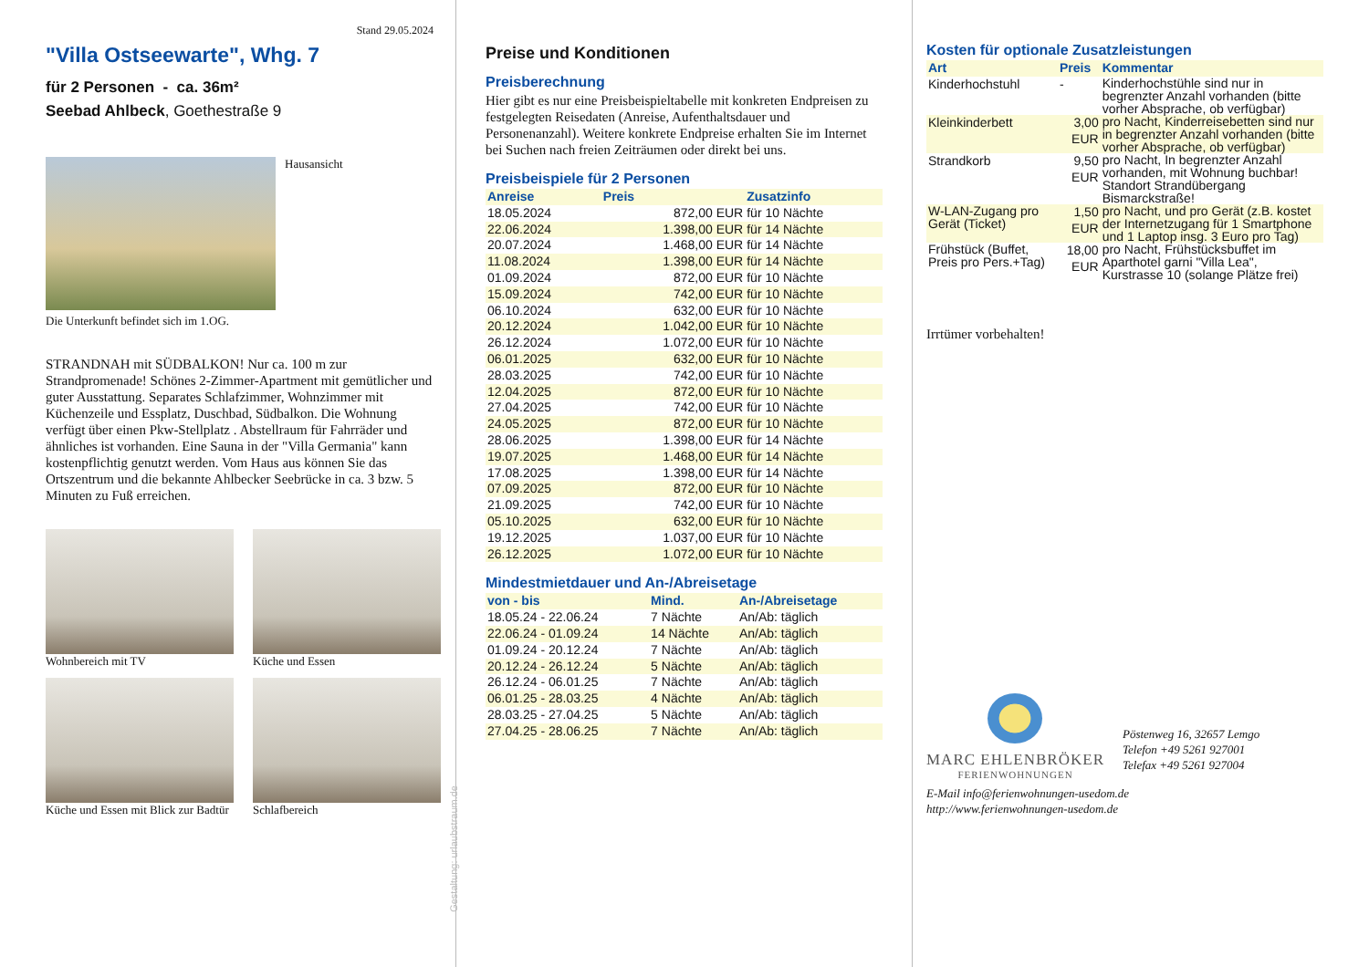Stand 29.05.2024
"Villa Ostseewarte", Whg. 7
für 2 Personen - ca. 36m²
Seebad Ahlbeck, Goethestraße 9
Hausansicht
Die Unterkunft befindet sich im 1.OG.
STRANDNAH mit SÜDBALKON! Nur ca. 100 m zur Strandpromenade! Schönes 2-Zimmer-Apartment mit gemütlicher und guter Ausstattung. Separates Schlafzimmer, Wohnzimmer mit Küchenzeile und Essplatz, Duschbad, Südbalkon. Die Wohnung verfügt über einen Pkw-Stellplatz . Abstellraum für Fahrräder und ähnliches ist vorhanden. Eine Sauna in der "Villa Germania" kann kostenpflichtig genutzt werden. Vom Haus aus können Sie das Ortszentrum und die bekannte Ahlbecker Seebrücke in ca. 3 bzw. 5 Minuten zu Fuß erreichen.
Wohnbereich mit TV
Küche und Essen
Küche und Essen mit Blick zur Badtür
Schlafbereich
Gestaltung: urlaubstraum.de
Preise und Konditionen
Preisberechnung
Hier gibt es nur eine Preisbeispieltabelle mit konkreten Endpreisen zu festgelegten Reisedaten (Anreise, Aufenthaltsdauer und Personenanzahl). Weitere konkrete Endpreise erhalten Sie im Internet bei Suchen nach freien Zeiträumen oder direkt bei uns.
Preisbeispiele für 2 Personen
| Anreise | Preis | Zusatzinfo |
| --- | --- | --- |
| 18.05.2024 | 872,00 EUR | für 10 Nächte |
| 22.06.2024 | 1.398,00 EUR | für 14 Nächte |
| 20.07.2024 | 1.468,00 EUR | für 14 Nächte |
| 11.08.2024 | 1.398,00 EUR | für 14 Nächte |
| 01.09.2024 | 872,00 EUR | für 10 Nächte |
| 15.09.2024 | 742,00 EUR | für 10 Nächte |
| 06.10.2024 | 632,00 EUR | für 10 Nächte |
| 20.12.2024 | 1.042,00 EUR | für 10 Nächte |
| 26.12.2024 | 1.072,00 EUR | für 10 Nächte |
| 06.01.2025 | 632,00 EUR | für 10 Nächte |
| 28.03.2025 | 742,00 EUR | für 10 Nächte |
| 12.04.2025 | 872,00 EUR | für 10 Nächte |
| 27.04.2025 | 742,00 EUR | für 10 Nächte |
| 24.05.2025 | 872,00 EUR | für 10 Nächte |
| 28.06.2025 | 1.398,00 EUR | für 14 Nächte |
| 19.07.2025 | 1.468,00 EUR | für 14 Nächte |
| 17.08.2025 | 1.398,00 EUR | für 14 Nächte |
| 07.09.2025 | 872,00 EUR | für 10 Nächte |
| 21.09.2025 | 742,00 EUR | für 10 Nächte |
| 05.10.2025 | 632,00 EUR | für 10 Nächte |
| 19.12.2025 | 1.037,00 EUR | für 10 Nächte |
| 26.12.2025 | 1.072,00 EUR | für 10 Nächte |
Mindestmietdauer und An-/Abreisetage
| von - bis | Mind. | An-/Abreisetage |
| --- | --- | --- |
| 18.05.24 - 22.06.24 | 7 Nächte | An/Ab: täglich |
| 22.06.24 - 01.09.24 | 14 Nächte | An/Ab: täglich |
| 01.09.24 - 20.12.24 | 7 Nächte | An/Ab: täglich |
| 20.12.24 - 26.12.24 | 5 Nächte | An/Ab: täglich |
| 26.12.24 - 06.01.25 | 7 Nächte | An/Ab: täglich |
| 06.01.25 - 28.03.25 | 4 Nächte | An/Ab: täglich |
| 28.03.25 - 27.04.25 | 5 Nächte | An/Ab: täglich |
| 27.04.25 - 28.06.25 | 7 Nächte | An/Ab: täglich |
Kosten für optionale Zusatzleistungen
| Art | Preis | Kommentar |
| --- | --- | --- |
| Kinderhochstuhl | - | Kinderhochstühle sind nur in begrenzter Anzahl vorhanden (bitte vorher Absprache, ob verfügbar) |
| Kleinkinderbett | 3,00 EUR | pro Nacht, Kinderreisebetten sind nur in begrenzter Anzahl vorhanden (bitte vorher Absprache, ob verfügbar) |
| Strandkorb | 9,50 EUR | pro Nacht, In begrenzter Anzahl vorhanden, mit Wohnung buchbar! Standort Strandübergang Bismarckstraße! |
| W-LAN-Zugang pro Gerät (Ticket) | 1,50 EUR | pro Nacht, und pro Gerät (z.B. kostet der Internetzugang für 1 Smartphone und 1 Laptop insg. 3 Euro pro Tag) |
| Frühstück (Buffet, Preis pro Pers.+Tag) | 18,00 EUR | pro Nacht, Frühstücksbuffet im Aparthotel garni "Villa Lea", Kurstrasse 10 (solange Plätze frei) |
Irrtümer vorbehalten!
MARC EHLENBRÖKER
FERIENWOHNUNGEN
Pöstenweg 16, 32657 Lemgo
Telefon +49 5261 927001
Telefax +49 5261 927004
E-Mail info@ferienwohnungen-usedom.de
http://www.ferienwohnungen-usedom.de